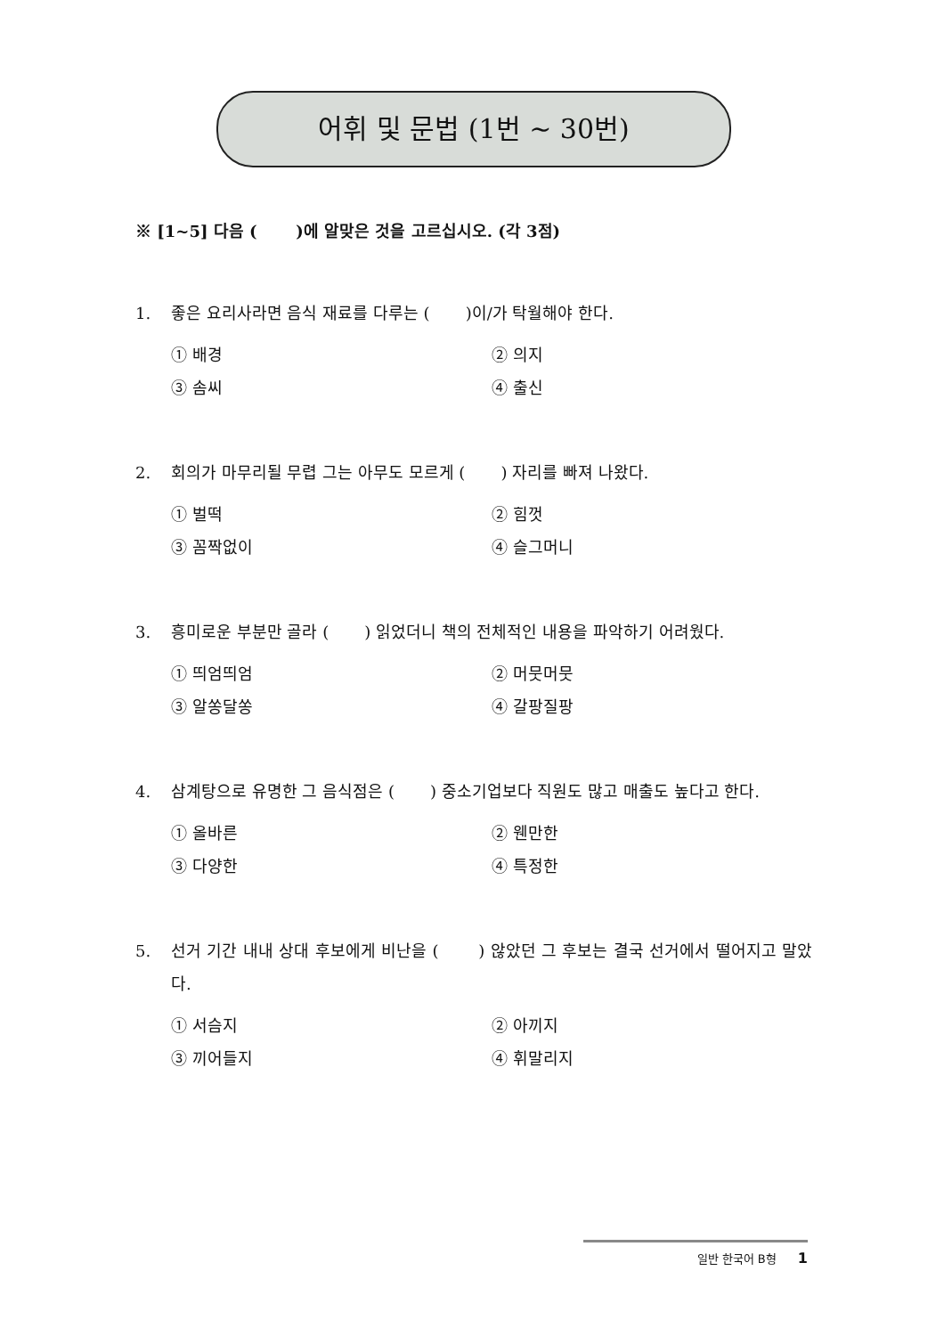어휘 및 문법 (1번 ~ 30번)
※ [1~5] 다음 ( )에 알맞은 것을 고르십시오. (각 3점)
1. 좋은 요리사라면 음식 재료를 다루는 ( )이/가 탁월해야 한다.
① 배경 ② 의지 ③ 솜씨 ④ 출신
2. 회의가 마무리될 무렵 그는 아무도 모르게 ( ) 자리를 빠져 나왔다.
① 벌떡 ② 힘껏 ③ 꼼짝없이 ④ 슬그머니
3. 흥미로운 부분만 골라 ( ) 읽었더니 책의 전체적인 내용을 파악하기 어려웠다.
① 띄엄띄엄 ② 머뭇머뭇 ③ 알쏭달쏭 ④ 갈팡질팡
4. 삼계탕으로 유명한 그 음식점은 ( ) 중소기업보다 직원도 많고 매출도 높다고 한다.
① 올바른 ② 웬만한 ③ 다양한 ④ 특정한
5. 선거 기간 내내 상대 후보에게 비난을 ( ) 않았던 그 후보는 결국 선거에서 떨어지고 말았다.
① 서슴지 ② 아끼지 ③ 끼어들지 ④ 휘말리지
일반 한국어 B형 1